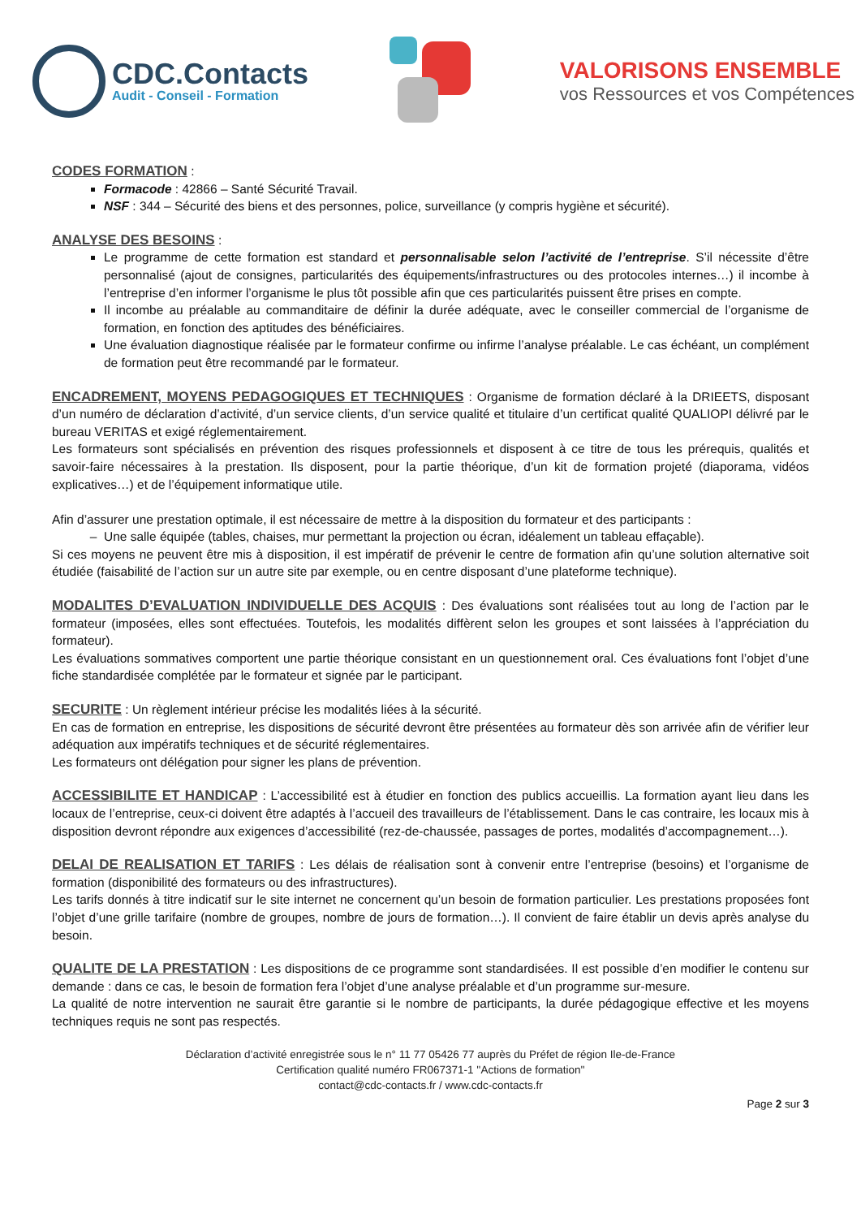CDC.Contacts
Audit - Conseil - Formation
VALORISONS ENSEMBLE
vos Ressources et vos Compétences
CODES FORMATION
:
Formacode : 42866 – Santé Sécurité Travail.
NSF : 344 – Sécurité des biens et des personnes, police, surveillance (y compris hygiène et sécurité).
ANALYSE DES BESOINS
:
Le programme de cette formation est standard et personnalisable selon l’activité de l’entreprise. S’il nécessite d’être personnalisé (ajout de consignes, particularités des équipements/infrastructures ou des protocoles internes…) il incombe à l’entreprise d’en informer l’organisme le plus tôt possible afin que ces particularités puissent être prises en compte.
Il incombe au préalable au commanditaire de définir la durée adéquate, avec le conseiller commercial de l’organisme de formation, en fonction des aptitudes des bénéficiaires.
Une évaluation diagnostique réalisée par le formateur confirme ou infirme l’analyse préalable. Le cas échéant, un complément de formation peut être recommandé par le formateur.
ENCADREMENT, MOYENS PEDAGOGIQUES ET TECHNIQUES
: Organisme de formation déclaré à la DRIEETS, disposant d’un numéro de déclaration d’activité, d’un service clients, d’un service qualité et titulaire d’un certificat qualité QUALIOPI délivré par le bureau VERITAS et exigé réglementairement.
Les formateurs sont spécialisés en prévention des risques professionnels et disposent à ce titre de tous les prérequis, qualités et savoir-faire nécessaires à la prestation. Ils disposent, pour la partie théorique, d’un kit de formation projeté (diaporama, vidéos explicatives…) et de l’équipement informatique utile.
Afin d’assurer une prestation optimale, il est nécessaire de mettre à la disposition du formateur et des participants :
Une salle équipée (tables, chaises, mur permettant la projection ou écran, idéalement un tableau effaçable).
Si ces moyens ne peuvent être mis à disposition, il est impératif de prévenir le centre de formation afin qu’une solution alternative soit étudiée (faisabilité de l’action sur un autre site par exemple, ou en centre disposant d’une plateforme technique).
MODALITES D’EVALUATION INDIVIDUELLE DES ACQUIS
: Des évaluations sont réalisées tout au long de l’action par le formateur (imposées, elles sont effectuées. Toutefois, les modalités diffèrent selon les groupes et sont laissées à l’appréciation du formateur).
Les évaluations sommatives comportent une partie théorique consistant en un questionnement oral. Ces évaluations font l’objet d’une fiche standardisée complétée par le formateur et signée par le participant.
SECURITE
: Un règlement intérieur précise les modalités liées à la sécurité.
En cas de formation en entreprise, les dispositions de sécurité devront être présentées au formateur dès son arrivée afin de vérifier leur adéquation aux impératifs techniques et de sécurité réglementaires.
Les formateurs ont délégation pour signer les plans de prévention.
ACCESSIBILITE ET HANDICAP
: L’accessibilité est à étudier en fonction des publics accueillis. La formation ayant lieu dans les locaux de l’entreprise, ceux-ci doivent être adaptés à l’accueil des travailleurs de l’établissement. Dans le cas contraire, les locaux mis à disposition devront répondre aux exigences d’accessibilité (rez-de-chaussée, passages de portes, modalités d’accompagnement…).
DELAI DE REALISATION ET TARIFS
: Les délais de réalisation sont à convenir entre l’entreprise (besoins) et l’organisme de formation (disponibilité des formateurs ou des infrastructures).
Les tarifs donnés à titre indicatif sur le site internet ne concernent qu’un besoin de formation particulier. Les prestations proposées font l’objet d’une grille tarifaire (nombre de groupes, nombre de jours de formation…). Il convient de faire établir un devis après analyse du besoin.
QUALITE DE LA PRESTATION
: Les dispositions de ce programme sont standardisées. Il est possible d’en modifier le contenu sur demande : dans ce cas, le besoin de formation fera l’objet d’une analyse préalable et d’un programme sur-mesure.
La qualité de notre intervention ne saurait être garantie si le nombre de participants, la durée pédagogique effective et les moyens techniques requis ne sont pas respectés.
Déclaration d’activité enregistrée sous le n° 11 77 05426 77 auprès du Préfet de région Ile-de-France
Certification qualité numéro FR067371-1 ''Actions de formation''
contact@cdc-contacts.fr / www.cdc-contacts.fr
Page 2 sur 3